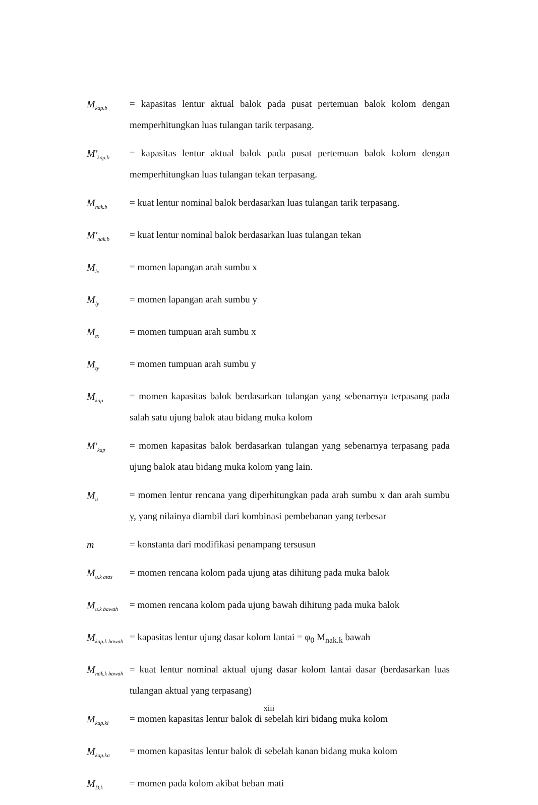M<sub>kap.b</sub>
= kapasitas lentur aktual balok pada pusat pertemuan balok kolom dengan memperhitungkan luas tulangan tarik terpasang.
M'<sub>kap.b</sub>
= kapasitas lentur aktual balok pada pusat pertemuan balok kolom dengan memperhitungkan luas tulangan tekan terpasang.
M<sub>nak.b</sub>
= kuat lentur nominal balok berdasarkan luas tulangan tarik terpasang.
M'<sub>nak.b</sub>
= kuat lentur nominal balok berdasarkan luas tulangan tekan
M<sub>lx</sub>
= momen lapangan arah sumbu x
M<sub>ly</sub>
= momen lapangan arah sumbu y
M<sub>tx</sub>
= momen tumpuan arah sumbu x
M<sub>ty</sub>
= momen tumpuan arah sumbu y
M<sub>kap</sub>
= momen kapasitas balok berdasarkan tulangan yang sebenarnya terpasang pada salah satu ujung balok atau bidang muka kolom
M'<sub>kap</sub>
= momen kapasitas balok berdasarkan tulangan yang sebenarnya terpasang pada ujung balok atau bidang muka kolom yang lain.
M<sub>u</sub>
= momen lentur rencana yang diperhitungkan pada arah sumbu x dan arah sumbu y, yang nilainya diambil dari kombinasi pembebanan yang terbesar
m = konstanta dari modifikasi penampang tersusun
M<sub>u.k atas</sub>
= momen rencana kolom pada ujung atas dihitung pada muka balok
M<sub>u.k bawah</sub>
= momen rencana kolom pada ujung bawah dihitung pada muka balok
M<sub>kap.k bawah</sub>
= kapasitas lentur ujung dasar kolom lantai = φ<sub>0</sub> M<sub>nak.k</sub> bawah
M<sub>nak.k bawah</sub>
= kuat lentur nominal aktual ujung dasar kolom lantai dasar (berdasarkan luas tulangan aktual yang terpasang)
M<sub>kap.ki</sub>
= momen kapasitas lentur balok di sebelah kiri bidang muka kolom
M<sub>kap.ka</sub>
= momen kapasitas lentur balok di sebelah kanan bidang muka kolom
M<sub>D.k</sub>
= momen pada kolom akibat beban mati
xiii